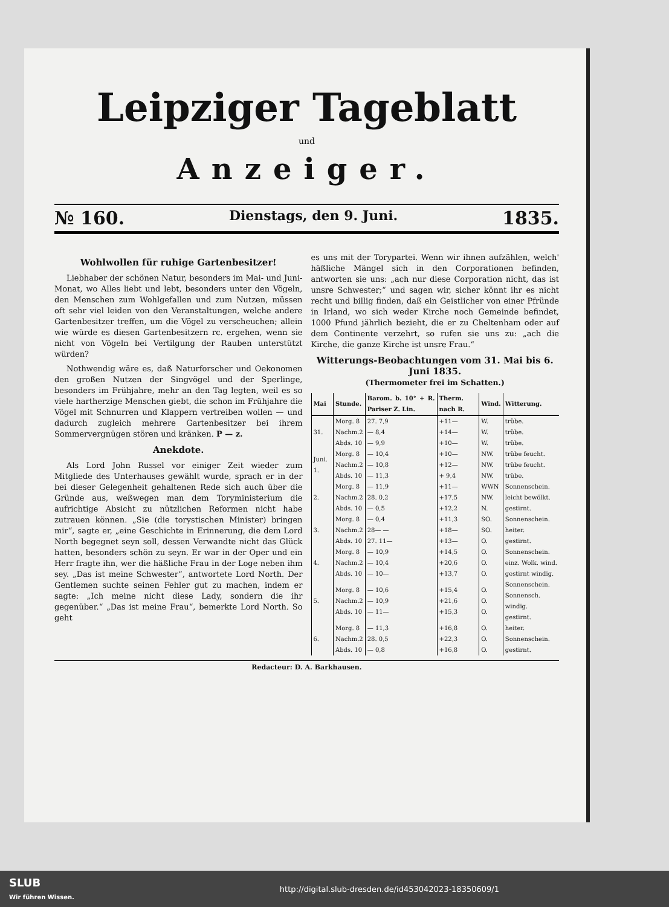Leipziger Tageblatt
und
Anzeiger.
№ 160. Dienstags, den 9. Juni. 1835.
Wohlwollen für ruhige Gartenbesitzer!
Liebhaber der schönen Natur, besonders im Mai- und Juni-Monat, wo Alles liebt und lebt, besonders unter den Vögeln, den Menschen zum Wohlgefallen und zum Nutzen, müssen oft sehr viel leiden von den Veranstaltungen, welche andere Gartenbesitzer treffen, um die Vögel zu verscheuchen; allein wie würde es diesen Gartenbesitzern rc. ergehen, wenn sie nicht von Vögeln bei Vertilgung der Rauben unterstützt würden?
Nothwendig wäre es, daß Naturforscher und Oekonomen den großen Nutzen der Singvögel und der Sperlinge, besonders im Frühjahre, mehr an den Tag legten, weil es so viele hartherzige Menschen giebt, die schon im Frühjahre die Vögel mit Schnurren und Klappern vertreiben wollen — und dadurch zugleich mehrere Gartenbesitzer bei ihrem Sommervergnügen stören und kränken. P — z.
Anekdote.
Als Lord John Russel vor einiger Zeit wieder zum Mitgliede des Unterhauses gewählt wurde, sprach er in der bei dieser Gelegenheit gehaltenen Rede sich auch über die Gründe aus, weßwegen man dem Toryministerium die aufrichtige Absicht zu nützlichen Reformen nicht habe zutrauen können. „Sie (die torystischen Minister) bringen mir“, sagte er, „eine Geschichte in Erinnerung, die dem Lord North begegnet seyn soll, dessen Verwandte nicht das Glück hatten, besonders schön zu seyn. Er war in der Oper und ein Herr fragte ihn, wer die häßliche Frau in der Loge neben ihm sey. „Das ist meine Schwester“, antwortete Lord North. Der Gentlemen suchte seinen Fehler gut zu machen, indem er sagte: „Ich meine nicht diese Lady, sondern die ihr gegenüber.“ „Das ist meine Frau“, bemerkte Lord North. So geht
es uns mit der Torypartei. Wenn wir ihnen aufzählen, welch' häßliche Mängel sich in den Corporationen befinden, antworten sie uns: „ach nur diese Corporation nicht, das ist unsre Schwester;“ und sagen wir, sicher könnt ihr es nicht recht und billig finden, daß ein Geistlicher von einer Pfründe in Irland, wo sich weder Kirche noch Gemeinde befindet, 1000 Pfund jährlich bezieht, die er zu Cheltenham oder auf dem Continente verzehrt, so rufen sie uns zu: „ach die Kirche, die ganze Kirche ist unsre Frau.“
Witterungs-Beobachtungen vom 31. Mai bis 6. Juni 1835.
(Thermometer frei im Schatten.)
| Mai | Stunde. | Barom. b. 10° + R. Pariser Z. Lin. | Therm. nach R. | Wind. | Witterung. |
| --- | --- | --- | --- | --- | --- |
| 31. | Morg. 8 Nachm.2 Abds. 10 | 27. 7,9 — 8,4 — 9,9 | +11— +14— +10— | W. W. W. | trübe. trübe. trübe. |
| Juni. 1. | Morg. 8 Nachm.2 Abds. 10 | — 10,4 — 10,8 — 11,3 | +10— +12— + 9,4 | NW. NW. NW. | trübe feucht. trübe feucht. trübe. |
| 2. | Morg. 8 Nachm.2 Abds. 10 | — 11,9 28. 0,2 — 0,5 | +11— +17,5 +12,2 | WWN NW. N. | Sonnenschein. leicht bewölkt. gestirnt. |
| 3. | Morg. 8 Nachm.2 Abds. 10 | — 0,4 28— — 27. 11— | +11,3 +18— +13— | SO. SO. O. | Sonnenschein. heiter. gestirnt. |
| 4. | Morg. 8 Nachm.2 Abds. 10 | — 10,9 — 10,4 — 10— | +14,5 +20,6 +13,7 | O. O. O. | Sonnenschein. einz. Wolk. wind. gestirnt windig. |
| 5. | Morg. 8 Nachm.2 Abds. 10 | — 10,6 — 10,9 — 11— | +15,4 +21,6 +15,3 | O. O. O. | Sonnenschein. Sonnensch. windig. gestirnt. |
| 6. | Morg. 8 Nachm.2 Abds. 10 | — 11,3 28. 0,5 — 0,8 | +16,8 +22,3 +16,8 | O. O. O. | heiter. Sonnenschein. gestirnt. |
Redacteur: D. A. Barkhausen.
SLUB
Wir führen Wissen. http://digital.slub-dresden.de/id453042023-18350609/1